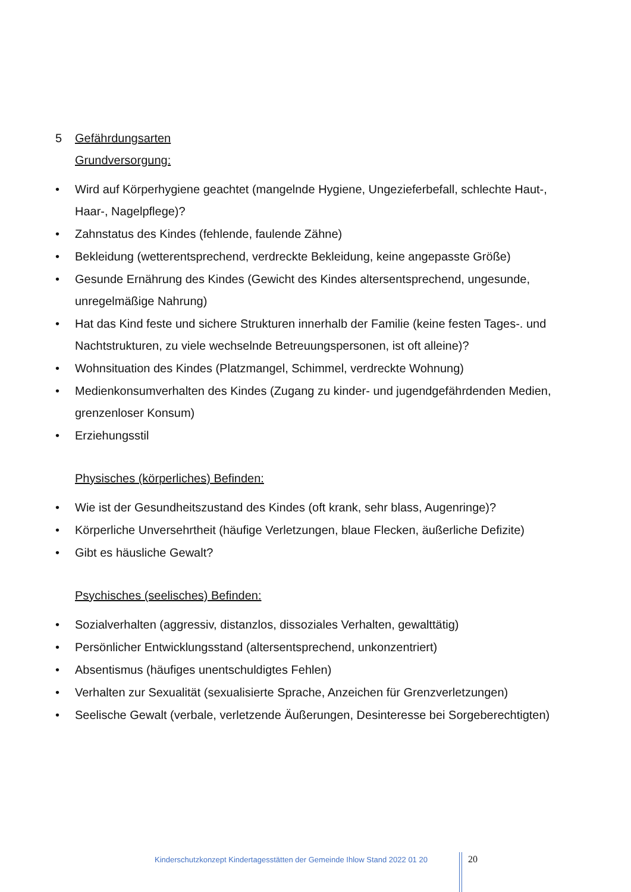5 Gefährdungsarten
Grundversorgung:
• Wird auf Körperhygiene geachtet (mangelnde Hygiene, Ungezieferbefall, schlechte Haut-, Haar-, Nagelpflege)?
• Zahnstatus des Kindes (fehlende, faulende Zähne)
• Bekleidung (wetterentsprechend, verdreckte Bekleidung, keine angepasste Größe)
• Gesunde Ernährung des Kindes (Gewicht des Kindes altersentsprechend, ungesunde, unregelmäßige Nahrung)
• Hat das Kind feste und sichere Strukturen innerhalb der Familie (keine festen Tages-. und Nachtstrukturen, zu viele wechselnde Betreuungspersonen, ist oft alleine)?
• Wohnsituation des Kindes (Platzmangel, Schimmel, verdreckte Wohnung)
• Medienkonsumverhalten des Kindes (Zugang zu kinder- und jugendgefährdenden Medien, grenzenloser Konsum)
• Erziehungsstil
Physisches (körperliches) Befinden:
• Wie ist der Gesundheitszustand des Kindes (oft krank, sehr blass, Augenringe)?
• Körperliche Unversehrtheit (häufige Verletzungen, blaue Flecken, äußerliche Defizite)
• Gibt es häusliche Gewalt?
Psychisches (seelisches) Befinden:
• Sozialverhalten (aggressiv, distanzlos, dissoziales Verhalten, gewalttätig)
• Persönlicher Entwicklungsstand (altersentsprechend, unkonzentriert)
• Absentismus (häufiges unentschuldigtes Fehlen)
• Verhalten zur Sexualität (sexualisierte Sprache, Anzeichen für Grenzverletzungen)
• Seelische Gewalt (verbale, verletzende Äußerungen, Desinteresse bei Sorgeberechtigten)
Kinderschutzkonzept Kindertagesstätten der Gemeinde Ihlow Stand 2022 01 20
20